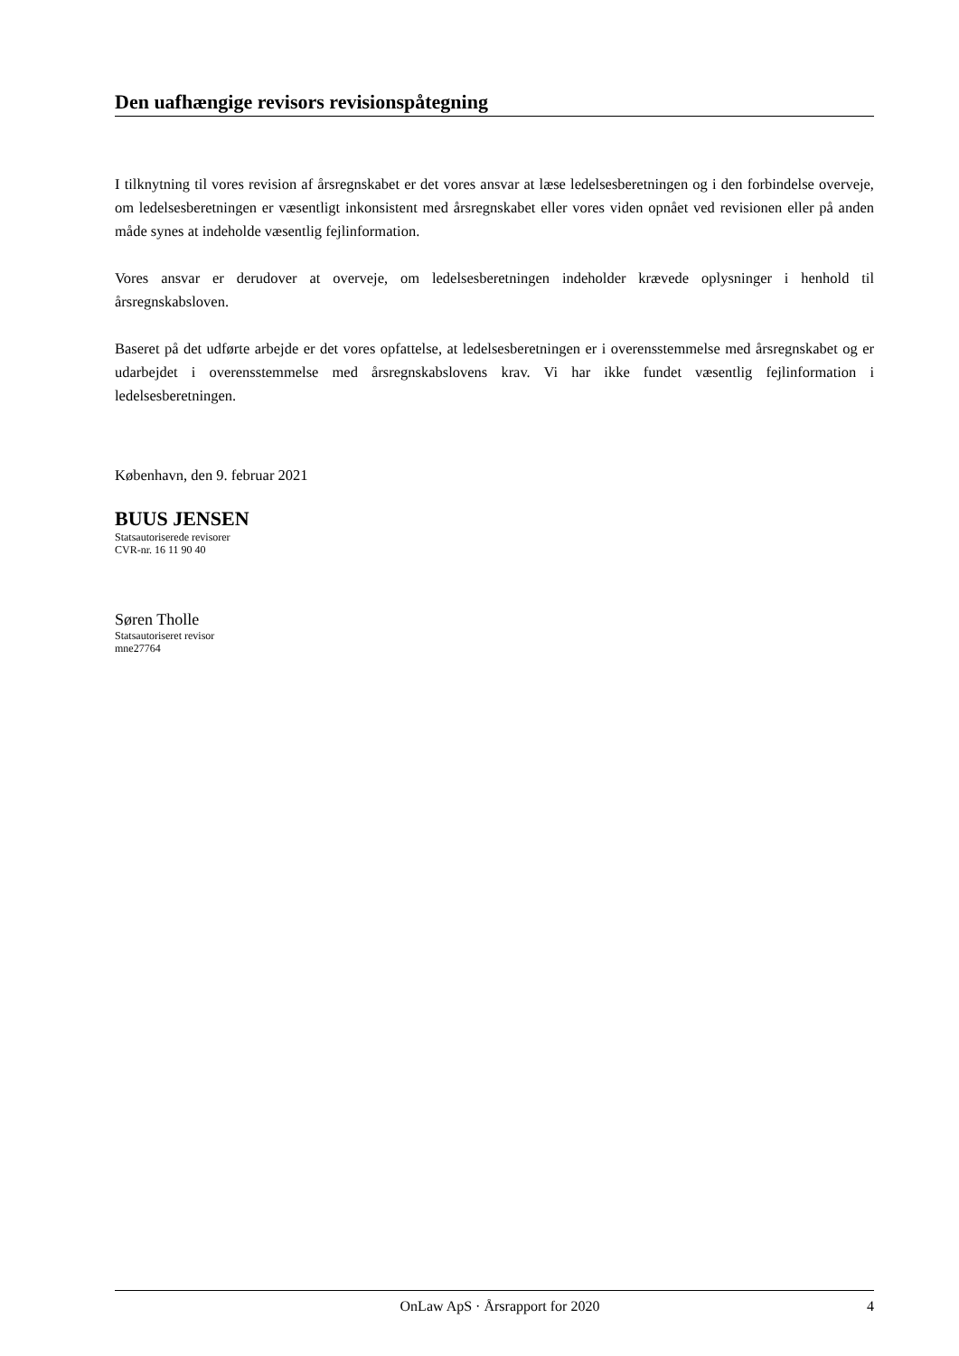Den uafhængige revisors revisionspåtegning
I tilknytning til vores revision af årsregnskabet er det vores ansvar at læse ledelsesberetningen og i den forbindelse overveje, om ledelsesberetningen er væsentligt inkonsistent med årsregnskabet eller vores viden opnået ved revisionen eller på anden måde synes at indeholde væsentlig fejlinformation.
Vores ansvar er derudover at overveje, om ledelsesberetningen indeholder krævede oplysninger i henhold til årsregnskabsloven.
Baseret på det udførte arbejde er det vores opfattelse, at ledelsesberetningen er i overensstemmelse med årsregnskabet og er udarbejdet i overensstemmelse med årsregnskabslovens krav. Vi har ikke fundet væsentlig fejlinformation i ledelsesberetningen.
København, den 9. februar 2021
BUUS JENSEN
Statsautoriserede revisorer
CVR-nr. 16 11 90 40
Søren Tholle
Statsautoriseret revisor
mne27764
OnLaw ApS · Årsrapport for 2020 4